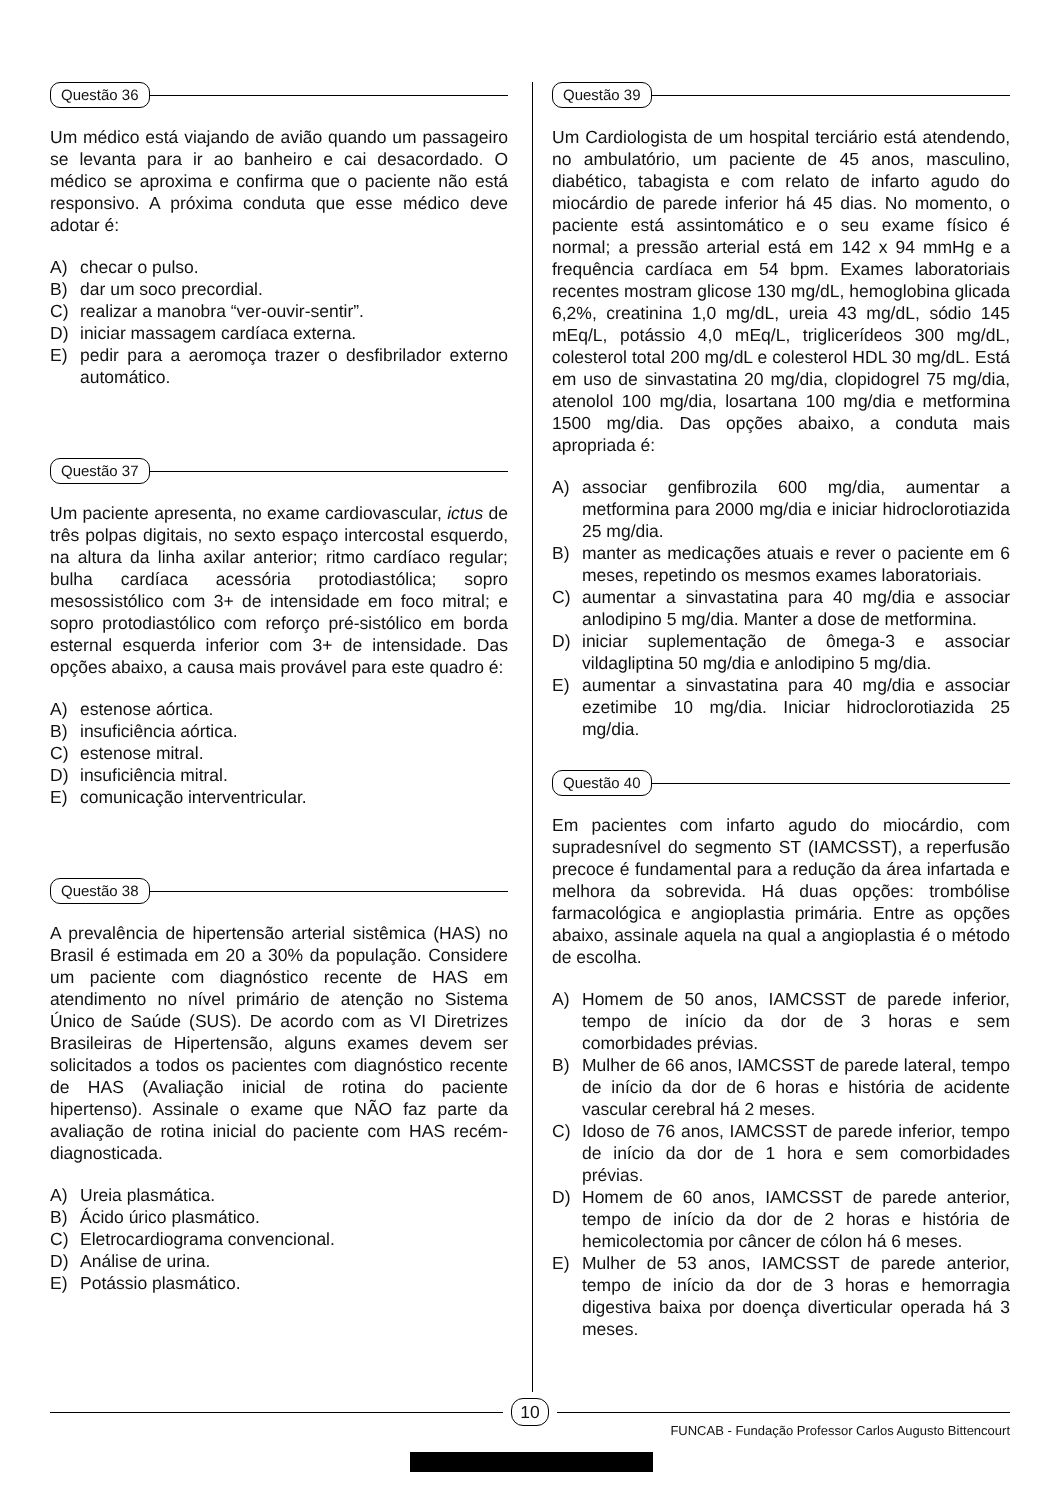Questão 36
Um médico está viajando de avião quando um passageiro se levanta para ir ao banheiro e cai desacordado. O médico se aproxima e confirma que o paciente não está responsivo. A próxima conduta que esse médico deve adotar é:
A) checar o pulso.
B) dar um soco precordial.
C) realizar a manobra “ver-ouvir-sentir”.
D) iniciar massagem cardíaca externa.
E) pedir para a aeromoça trazer o desfibrilador externo automático.
Questão 37
Um paciente apresenta, no exame cardiovascular, ictus de três polpas digitais, no sexto espaço intercostal esquerdo, na altura da linha axilar anterior; ritmo cardíaco regular; bulha cardíaca acessória protodiastólica; sopro mesossistólico com 3+ de intensidade em foco mitral; e sopro protodiastólico com reforço pré-sistólico em borda esternal esquerda inferior com 3+ de intensidade. Das opções abaixo, a causa mais provável para este quadro é:
A) estenose aórtica.
B) insuficiência aórtica.
C) estenose mitral.
D) insuficiência mitral.
E) comunicação interventricular.
Questão 38
A prevalência de hipertensão arterial sistêmica (HAS) no Brasil é estimada em 20 a 30% da população. Considere um paciente com diagnóstico recente de HAS em atendimento no nível primário de atenção no Sistema Único de Saúde (SUS). De acordo com as VI Diretrizes Brasileiras de Hipertensão, alguns exames devem ser solicitados a todos os pacientes com diagnóstico recente de HAS (Avaliação inicial de rotina do paciente hipertenso). Assinale o exame que NÃO faz parte da avaliação de rotina inicial do paciente com HAS recém-diagnosticada.
A) Ureia plasmática.
B) Ácido úrico plasmático.
C) Eletrocardiograma convencional.
D) Análise de urina.
E) Potássio plasmático.
Questão 39
Um Cardiologista de um hospital terciário está atendendo, no ambulatório, um paciente de 45 anos, masculino, diabético, tabagista e com relato de infarto agudo do miocárdio de parede inferior há 45 dias. No momento, o paciente está assintomático e o seu exame físico é normal; a pressão arterial está em 142 x 94 mmHg e a frequência cardíaca em 54 bpm. Exames laboratoriais recentes mostram glicose 130 mg/dL, hemoglobina glicada 6,2%, creatinina 1,0 mg/dL, ureia 43 mg/dL, sódio 145 mEq/L, potássio 4,0 mEq/L, triglicerídeos 300 mg/dL, colesterol total 200 mg/dL e colesterol HDL 30 mg/dL. Está em uso de sinvastatina 20 mg/dia, clopidogrel 75 mg/dia, atenolol 100 mg/dia, losartana 100 mg/dia e metformina 1500 mg/dia. Das opções abaixo, a conduta mais apropriada é:
A) associar genfibrozila 600 mg/dia, aumentar a metformina para 2000 mg/dia e iniciar hidroclorotiazida 25 mg/dia.
B) manter as medicações atuais e rever o paciente em 6 meses, repetindo os mesmos exames laboratoriais.
C) aumentar a sinvastatina para 40 mg/dia e associar anlodipino 5 mg/dia. Manter a dose de metformina.
D) iniciar suplementação de ômega-3 e associar vildagliptina 50 mg/dia e anlodipino 5 mg/dia.
E) aumentar a sinvastatina para 40 mg/dia e associar ezetimibe 10 mg/dia. Iniciar hidroclorotiazida 25 mg/dia.
Questão 40
Em pacientes com infarto agudo do miocárdio, com supradesnível do segmento ST (IAMCSST), a reperfusão precoce é fundamental para a redução da área infartada e melhora da sobrevida. Há duas opções: trombólise farmacológica e angioplastia primária. Entre as opções abaixo, assinale aquela na qual a angioplastia é o método de escolha.
A) Homem de 50 anos, IAMCSST de parede inferior, tempo de início da dor de 3 horas e sem comorbidades prévias.
B) Mulher de 66 anos, IAMCSST de parede lateral, tempo de início da dor de 6 horas e história de acidente vascular cerebral há 2 meses.
C) Idoso de 76 anos, IAMCSST de parede inferior, tempo de início da dor de 1 hora e sem comorbidades prévias.
D) Homem de 60 anos, IAMCSST de parede anterior, tempo de início da dor de 2 horas e história de hemicolectomia por câncer de cólon há 6 meses.
E) Mulher de 53 anos, IAMCSST de parede anterior, tempo de início da dor de 3 horas e hemorragia digestiva baixa por doença diverticular operada há 3 meses.
10
FUNCAB - Fundação Professor Carlos Augusto Bittencourt